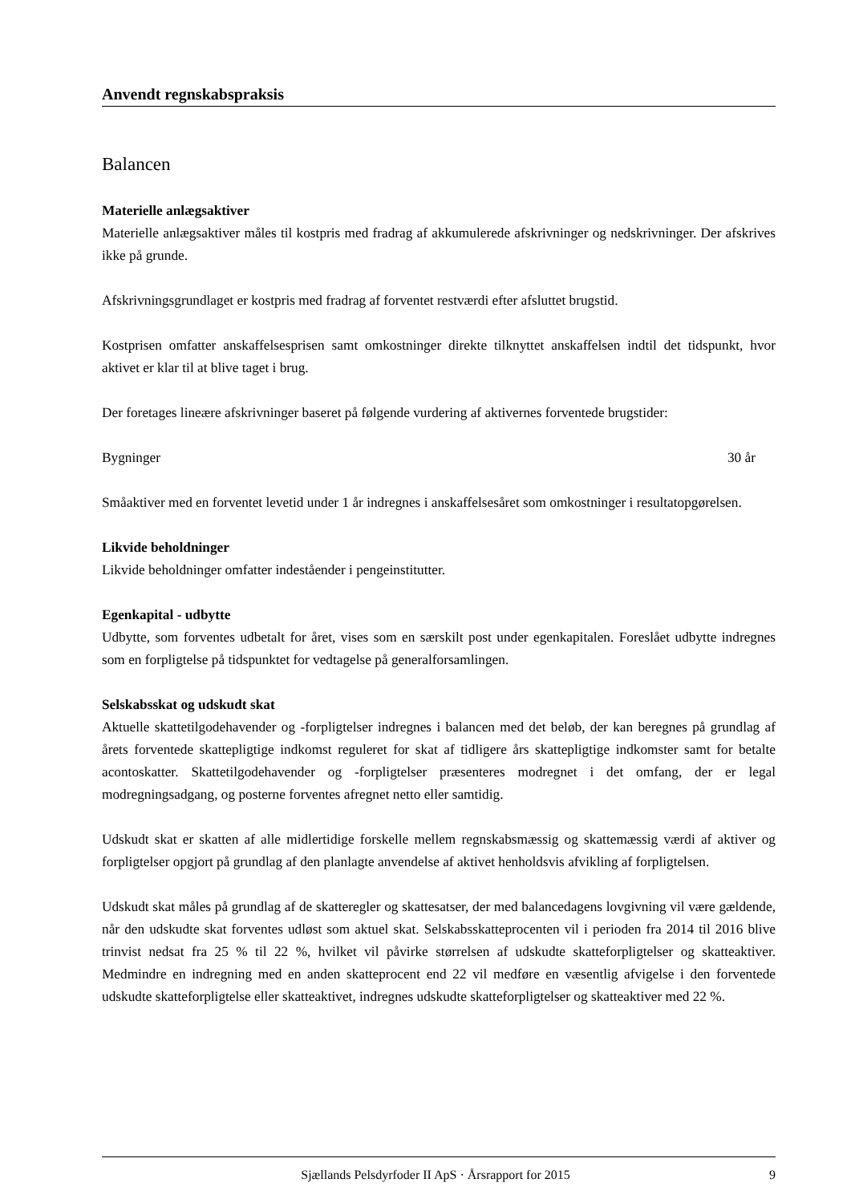Anvendt regnskabspraksis
Balancen
Materielle anlægsaktiver
Materielle anlægsaktiver måles til kostpris med fradrag af akkumulerede afskrivninger og nedskrivninger. Der afskrives ikke på grunde.
Afskrivningsgrundlaget er kostpris med fradrag af forventet restværdi efter afsluttet brugstid.
Kostprisen omfatter anskaffelsesprisen samt omkostninger direkte tilknyttet anskaffelsen indtil det tidspunkt, hvor aktivet er klar til at blive taget i brug.
Der foretages lineære afskrivninger baseret på følgende vurdering af aktivernes forventede brugstider:
Bygninger 30 år
Småaktiver med en forventet levetid under 1 år indregnes i anskaffelsesåret som omkostninger i resultatopgørelsen.
Likvide beholdninger
Likvide beholdninger omfatter indeståender i pengeinstitutter.
Egenkapital - udbytte
Udbytte, som forventes udbetalt for året, vises som en særskilt post under egenkapitalen. Foreslået udbytte indregnes som en forpligtelse på tidspunktet for vedtagelse på generalforsamlingen.
Selskabsskat og udskudt skat
Aktuelle skattetilgodehavender og -forpligtelser indregnes i balancen med det beløb, der kan beregnes på grundlag af årets forventede skattepligtige indkomst reguleret for skat af tidligere års skattepligtige indkomster samt for betalte acontoskatter. Skattetilgodehavender og -forpligtelser præsenteres modregnet i det omfang, der er legal modregningsadgang, og posterne forventes afregnet netto eller samtidig.
Udskudt skat er skatten af alle midlertidige forskelle mellem regnskabsmæssig og skattemæssig værdi af aktiver og forpligtelser opgjort på grundlag af den planlagte anvendelse af aktivet henholdsvis afvikling af forpligtelsen.
Udskudt skat måles på grundlag af de skatteregler og skattesatser, der med balancedagens lovgivning vil være gældende, når den udskudte skat forventes udløst som aktuel skat. Selskabsskatteprocenten vil i perioden fra 2014 til 2016 blive trinvist nedsat fra 25 % til 22 %, hvilket vil påvirke størrelsen af udskudte skatteforpligtelser og skatteaktiver. Medmindre en indregning med en anden skatteprocent end 22 vil medføre en væsentlig afvigelse i den forventede udskudte skatteforpligtelse eller skatteaktivet, indregnes udskudte skatteforpligtelser og skatteaktiver med 22 %.
Sjællands Pelsdyrfoder II ApS · Årsrapport for 2015 9